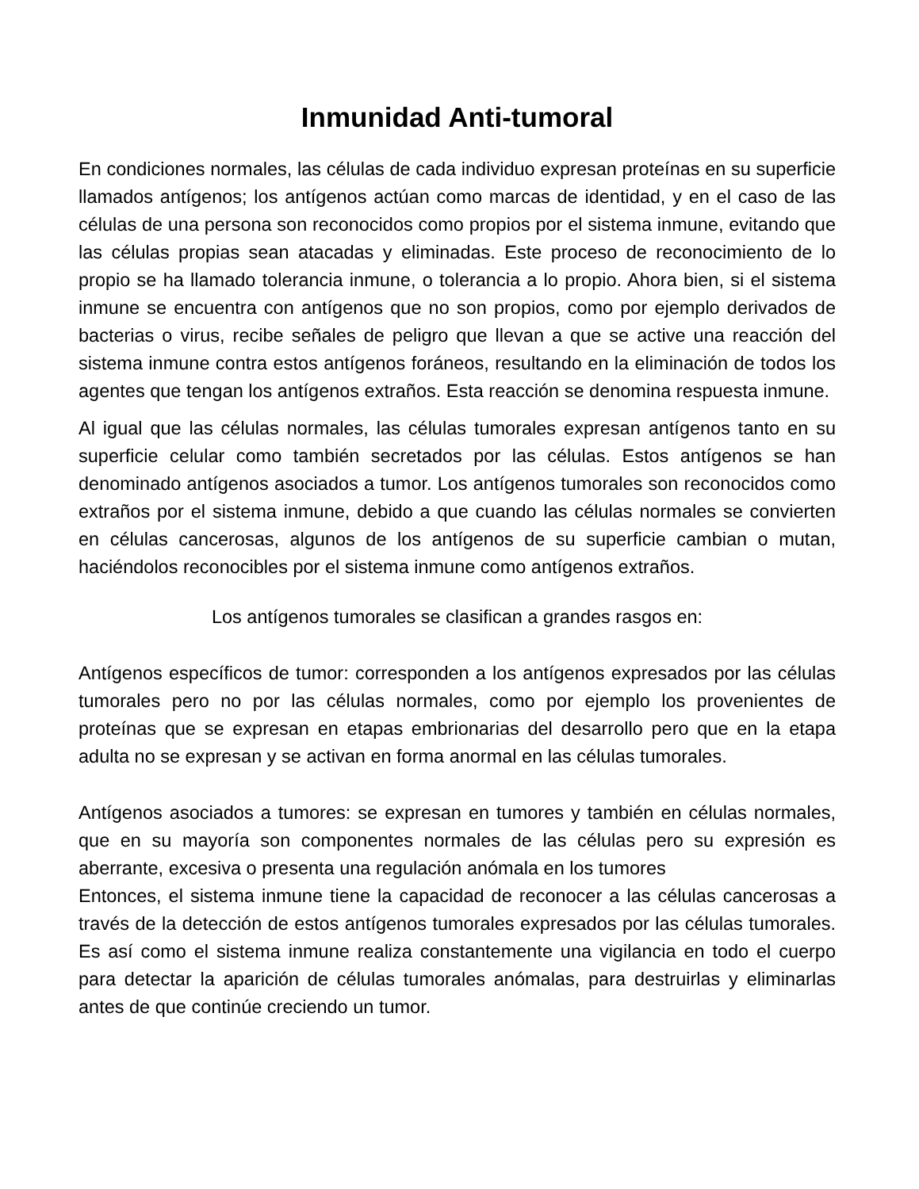Inmunidad Anti-tumoral
En condiciones normales, las células de cada individuo expresan proteínas en su superficie llamados antígenos; los antígenos actúan como marcas de identidad, y en el caso de las células de una persona son reconocidos como propios por el sistema inmune, evitando que las células propias sean atacadas y eliminadas. Este proceso de reconocimiento de lo propio se ha llamado tolerancia inmune, o tolerancia a lo propio. Ahora bien, si el sistema inmune se encuentra con antígenos que no son propios, como por ejemplo derivados de bacterias o virus, recibe señales de peligro que llevan a que se active una reacción del sistema inmune contra estos antígenos foráneos, resultando en la eliminación de todos los agentes que tengan los antígenos extraños. Esta reacción se denomina respuesta inmune.
Al igual que las células normales, las células tumorales expresan antígenos tanto en su superficie celular como también secretados por las células. Estos antígenos se han denominado antígenos asociados a tumor. Los antígenos tumorales son reconocidos como extraños por el sistema inmune, debido a que cuando las células normales se convierten en células cancerosas, algunos de los antígenos de su superficie cambian o mutan, haciéndolos reconocibles por el sistema inmune como antígenos extraños.
Los antígenos tumorales se clasifican a grandes rasgos en:
Antígenos específicos de tumor: corresponden a los antígenos expresados por las células tumorales pero no por las células normales, como por ejemplo los provenientes de proteínas que se expresan en etapas embrionarias del desarrollo pero que en la etapa adulta no se expresan y se activan en forma anormal en las células tumorales.
Antígenos asociados a tumores: se expresan en tumores y también en células normales, que en su mayoría son componentes normales de las células pero su expresión es aberrante, excesiva o presenta una regulación anómala en los tumores
Entonces, el sistema inmune tiene la capacidad de reconocer a las células cancerosas a través de la detección de estos antígenos tumorales expresados por las células tumorales. Es así como el sistema inmune realiza constantemente una vigilancia en todo el cuerpo para detectar la aparición de células tumorales anómalas, para destruirlas y eliminarlas antes de que continúe creciendo un tumor.